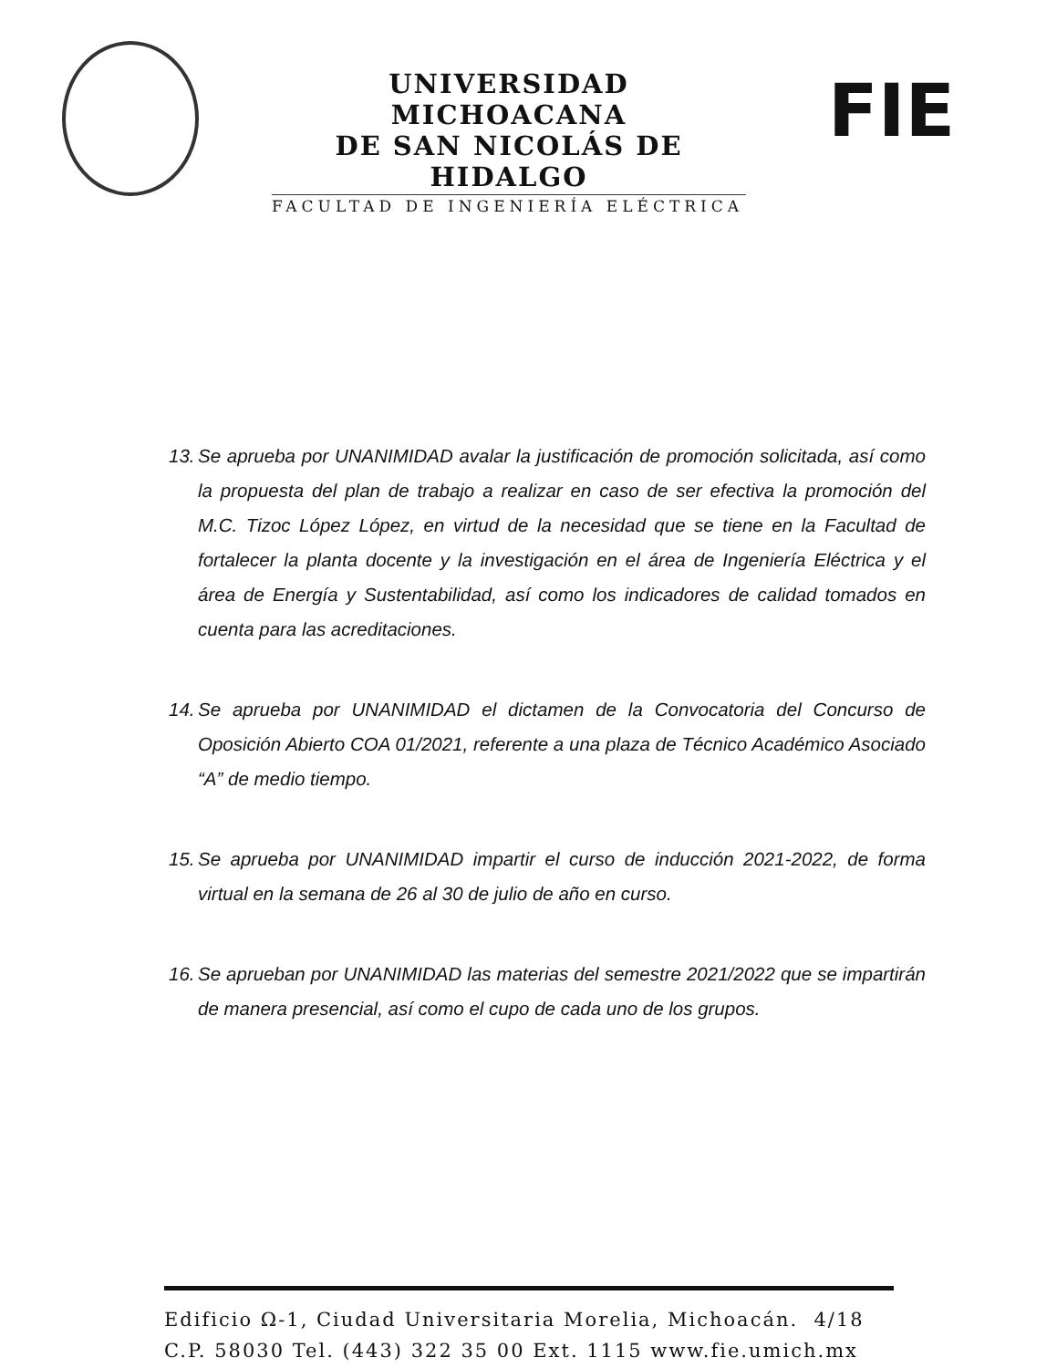UNIVERSIDAD MICHOACANA
DE SAN NICOLÁS DE HIDALGO
FACULTAD DE INGENIERÍA ELÉCTRICA
FIE
13. Se aprueba por UNANIMIDAD avalar la justificación de promoción solicitada, así como la propuesta del plan de trabajo a realizar en caso de ser efectiva la promoción del M.C. Tizoc López López, en virtud de la necesidad que se tiene en la Facultad de fortalecer la planta docente y la investigación en el área de Ingeniería Eléctrica y el área de Energía y Sustentabilidad, así como los indicadores de calidad tomados en cuenta para las acreditaciones.
14. Se aprueba por UNANIMIDAD el dictamen de la Convocatoria del Concurso de Oposición Abierto COA 01/2021, referente a una plaza de Técnico Académico Asociado “A” de medio tiempo.
15. Se aprueba por UNANIMIDAD impartir el curso de inducción 2021-2022, de forma virtual en la semana de 26 al 30 de julio de año en curso.
16. Se aprueban por UNANIMIDAD las materias del semestre 2021/2022 que se impartirán de manera presencial, así como el cupo de cada uno de los grupos.
Edificio Ω-1, Ciudad Universitaria Morelia, Michoacán. 4/18
C.P. 58030 Tel. (443) 322 35 00 Ext. 1115 www.fie.umich.mx